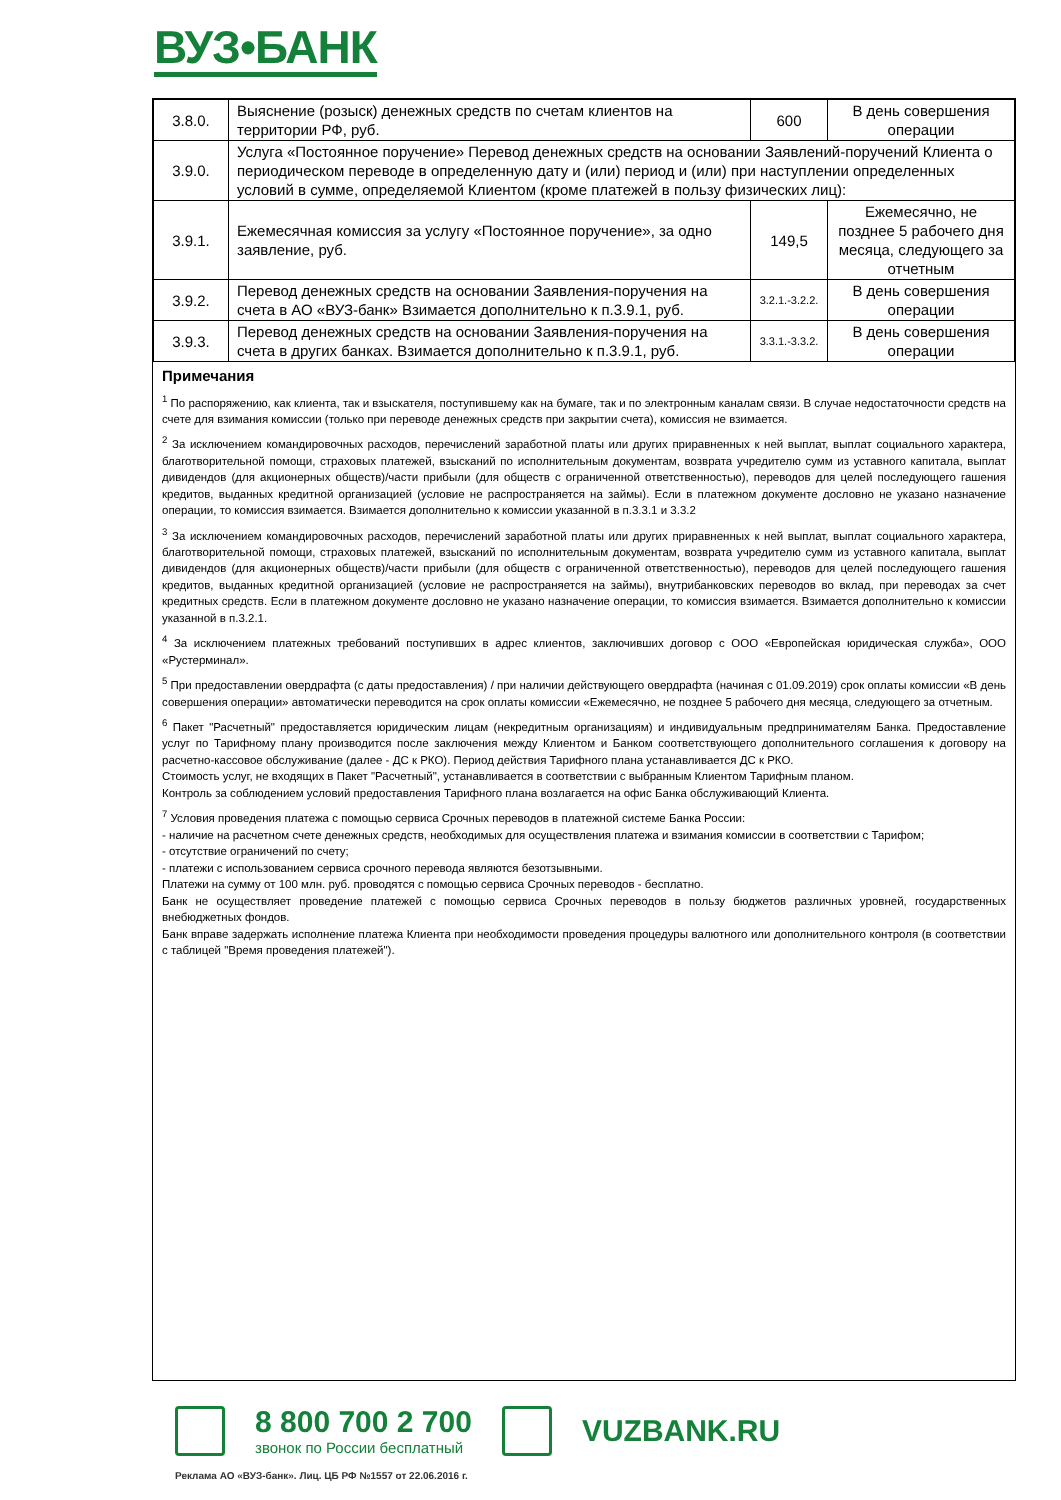ВУЗ•БАНК
| 3.8.0. | Выяснение (розыск) денежных средств по счетам клиентов на территории РФ, руб. | 600 | В день совершения операции |
| 3.9.0. | Услуга «Постоянное поручение» Перевод денежных средств на основании Заявлений-поручений Клиента о периодическом переводе в определенную дату и (или) период и (или) при наступлении определенных условий в сумме, определяемой Клиентом (кроме платежей в пользу физических лиц): | | |
| 3.9.1. | Ежемесячная комиссия за услугу «Постоянное поручение», за одно заявление, руб. | 149,5 | Ежемесячно, не позднее 5 рабочего дня месяца, следующего за отчетным |
| 3.9.2. | Перевод денежных средств на основании Заявления-поручения на счета в АО «ВУЗ-банк» Взимается дополнительно к п.3.9.1, руб. | 3.2.1.-3.2.2. | В день совершения операции |
| 3.9.3. | Перевод денежных средств на основании Заявления-поручения на счета в других банках. Взимается дополнительно к п.3.9.1, руб. | 3.3.1.-3.3.2. | В день совершения операции |
Примечания
<sup>1</sup> По распоряжению, как клиента, так и взыскателя, поступившему как на бумаге, так и по электронным каналам связи. В случае недостаточности средств на счете для взимания комиссии (только при переводе денежных средств при закрытии счета), комиссия не взимается.
<sup>2</sup> За исключением командировочных расходов, перечислений заработной платы или других приравненных к ней выплат, выплат социального характера, благотворительной помощи, страховых платежей, взысканий по исполнительным документам, возврата учредителю сумм из уставного капитала, выплат дивидендов (для акционерных обществ)/части прибыли (для обществ с ограниченной ответственностью), переводов для целей последующего гашения кредитов, выданных кредитной организацией (условие не распространяется на займы). Если в платежном документе дословно не указано назначение операции, то комиссия взимается. Взимается дополнительно к комиссии указанной в п.3.3.1 и 3.3.2
<sup>3</sup> За исключением командировочных расходов, перечислений заработной платы или других приравненных к ней выплат, выплат социального характера, благотворительной помощи, страховых платежей, взысканий по исполнительным документам, возврата учредителю сумм из уставного капитала, выплат дивидендов (для акционерных обществ)/части прибыли (для обществ с ограниченной ответственностью), переводов для целей последующего гашения кредитов, выданных кредитной организацией (условие не распространяется на займы), внутрибанковских переводов во вклад, при переводах за счет кредитных средств. Если в платежном документе дословно не указано назначение операции, то комиссия взимается. Взимается дополнительно к комиссии указанной в п.3.2.1.
<sup>4</sup> За исключением платежных требований поступивших в адрес клиентов, заключивших договор с ООО «Европейская юридическая служба», ООО «Рустерминал».
<sup>5</sup> При предоставлении овердрафта (с даты предоставления) / при наличии действующего овердрафта (начиная с 01.09.2019) срок оплаты комиссии «В день совершения операции» автоматически переводится на срок оплаты комиссии «Ежемесячно, не позднее 5 рабочего дня месяца, следующего за отчетным.
<sup>6</sup> Пакет "Расчетный" предоставляется юридическим лицам (некредитным организациям) и индивидуальным предпринимателям Банка. Предоставление услуг по Тарифному плану производится после заключения между Клиентом и Банком соответствующего дополнительного соглашения к договору на расчетно-кассовое обслуживание (далее - ДС к РКО). Период действия Тарифного плана устанавливается ДС к РКО.
Стоимость услуг, не входящих в Пакет "Расчетный", устанавливается в соответствии с выбранным Клиентом Тарифным планом.
Контроль за соблюдением условий предоставления Тарифного плана возлагается на офис Банка обслуживающий Клиента.
<sup>7</sup> Условия проведения платежа с помощью сервиса Срочных переводов в платежной системе Банка России:
- наличие на расчетном счете денежных средств, необходимых для осуществления платежа и взимания комиссии в соответствии с Тарифом;
- отсутствие ограничений по счету;
- платежи с использованием сервиса срочного перевода являются безотзывными.
Платежи на сумму от 100 млн. руб. проводятся с помощью сервиса Срочных переводов - бесплатно.
Банк не осуществляет проведение платежей с помощью сервиса Срочных переводов в пользу бюджетов различных уровней, государственных внебюджетных фондов.
Банк вправе задержать исполнение платежа Клиента при необходимости проведения процедуры валютного или дополнительного контроля (в соответствии с таблицей "Время проведения платежей").
8 800 700 2 700
звонок по России бесплатный
VUZBANK.RU
Реклама АО «ВУЗ-банк». Лиц. ЦБ РФ №1557 от 22.06.2016 г.